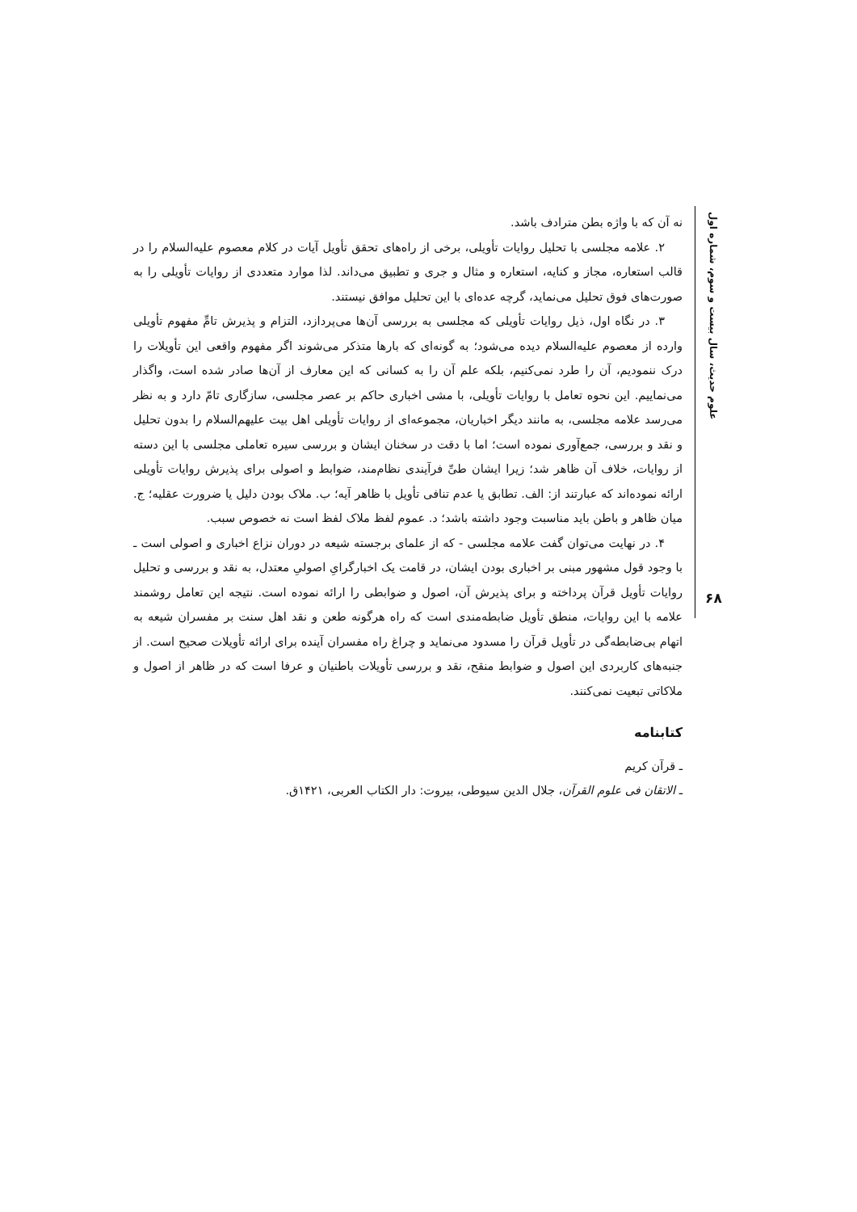علوم حدیث، سال بیست و سوم، شماره اول
نه آن که با واژه بطن مترادف باشد.
۲. علامه مجلسی با تحلیل روایات تأویلی، برخی از راه‌های تحقق تأویل آیات در کلام معصوم علیه‌السلام را در قالب استعاره، مجاز و کنایه، استعاره و مثال و جری و تطبیق می‌داند. لذا موارد متعددی از روایات تأویلی را به صورت‌های فوق تحلیل می‌نماید، گرچه عده‌ای با این تحلیل موافق نیستند.
۳. در نگاه اول، ذیل روایات تأویلی که مجلسی به بررسی آن‌ها می‌پردازد، التزام و پذیرش تامِّ مفهوم تأویلی وارده از معصوم علیه‌السلام دیده می‌شود؛ به گونه‌ای که بارها متذکر می‌شوند اگر مفهوم واقعی این تأویلات را درک ننمودیم، آن را طرد نمی‌کنیم، بلکه علم آن را به کسانی که این معارف از آن‌ها صادر شده است، واگذار می‌نماییم. این نحوه تعامل با روایات تأویلی، با مشی اخباری حاکم بر عصر مجلسی، سازگاری تامّ دارد و به نظر می‌رسد علامه مجلسی، به مانند دیگر اخباریان، مجموعه‌ای از روایات تأویلی اهل بیت علیهم‌السلام را بدون تحلیل و نقد و بررسی، جمع‌آوری نموده است؛ اما با دقت در سخنان ایشان و بررسی سیره تعاملی مجلسی با این دسته از روایات، خلاف آن ظاهر شد؛ زیرا ایشان طیِّ فرآیندی نظام‌مند، ضوابط و اصولی برای پذیرش روایات تأویلی ارائه نموده‌اند که عبارتند از: الف. تطابق یا عدم تنافی تأویل با ظاهر آیه؛ ب. ملاک بودن دلیل یا ضرورت عقلیه؛ ج. میان ظاهر و باطن باید مناسبت وجود داشته باشد؛ د. عموم لفظ ملاک لفظ است نه خصوص سبب.
۴. در نهایت می‌توان گفت علامه مجلسی - که از علمای برجسته شیعه در دوران نزاع اخباری و اصولی است ـ با وجود قول مشهور مبنی بر اخباری بودن ایشان، در قامت یک اخبارگرایِ اصولیِ معتدل، به نقد و بررسی و تحلیل روایات تأویل قرآن پرداخته و برای پذیرش آن، اصول و ضوابطی را ارائه نموده است. نتیجه این تعامل روشمند علامه با این روایات، منطق تأویل ضابطه‌مندی است که راه هرگونه طعن و نقد اهل سنت بر مفسران شیعه به اتهام بی‌ضابطه‌گی در تأویل قرآن را مسدود می‌نماید و چراغ راه مفسران آینده برای ارائه تأویلات صحیح است. از جنبه‌های کاربردی این اصول و ضوابط منقح، نقد و بررسی تأویلات باطنیان و عرفا است که در ظاهر از اصول و ملاکاتی تبعیت نمی‌کنند.
کتابنامه
ـ قرآن کریم
ـ الاتقان فی علوم القرآن، جلال الدین سیوطی، بیروت: دار الکتاب العربی، ۱۴۲۱ق.
۶۸